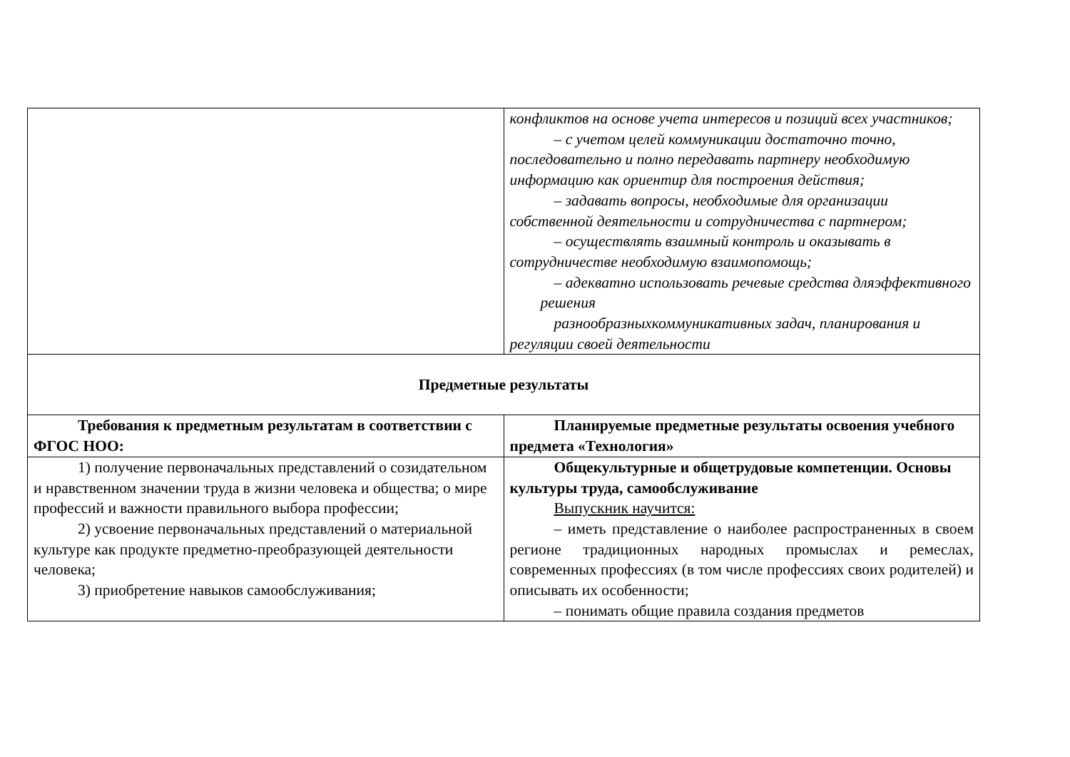| | конфликтов на основе учета интересов и позиций всех участников; – с учетом целей коммуникации достаточно точно, последовательно и полно передавать партнеру необходимую информацию как ориентир для построения действия; – задавать вопросы, необходимые для организации собственной деятельности и сотрудничества с партнером; – осуществлять взаимный контроль и оказывать в сотрудничестве необходимую взаимопомощь; – адекватно использовать речевые средства дляэффективного решения разнообразныхкоммуникативных задач, планирования и регуляции своей деятельности |
| Предметные результаты | |
| Требования к предметным результатам в соответствии с ФГОС НОО: | Планируемые предметные результаты освоения учебного предмета «Технология» |
| 1) получение первоначальных представлений о созидательном и нравственном значении труда в жизни человека и общества; о мире профессий и важности правильного выбора профессии; 2) усвоение первоначальных представлений о материальной культуре как продукте предметно-преобразующей деятельности человека; 3) приобретение навыков самообслуживания; | Общекультурные и общетрудовые компетенции. Основы культуры труда, самообслуживание Выпускник научится: – иметь представление о наиболее распространенных в своем регионе традиционных народных промыслах и ремеслах, современных профессиях (в том числе профессиях своих родителей) и описывать их особенности; – понимать общие правила создания предметов |